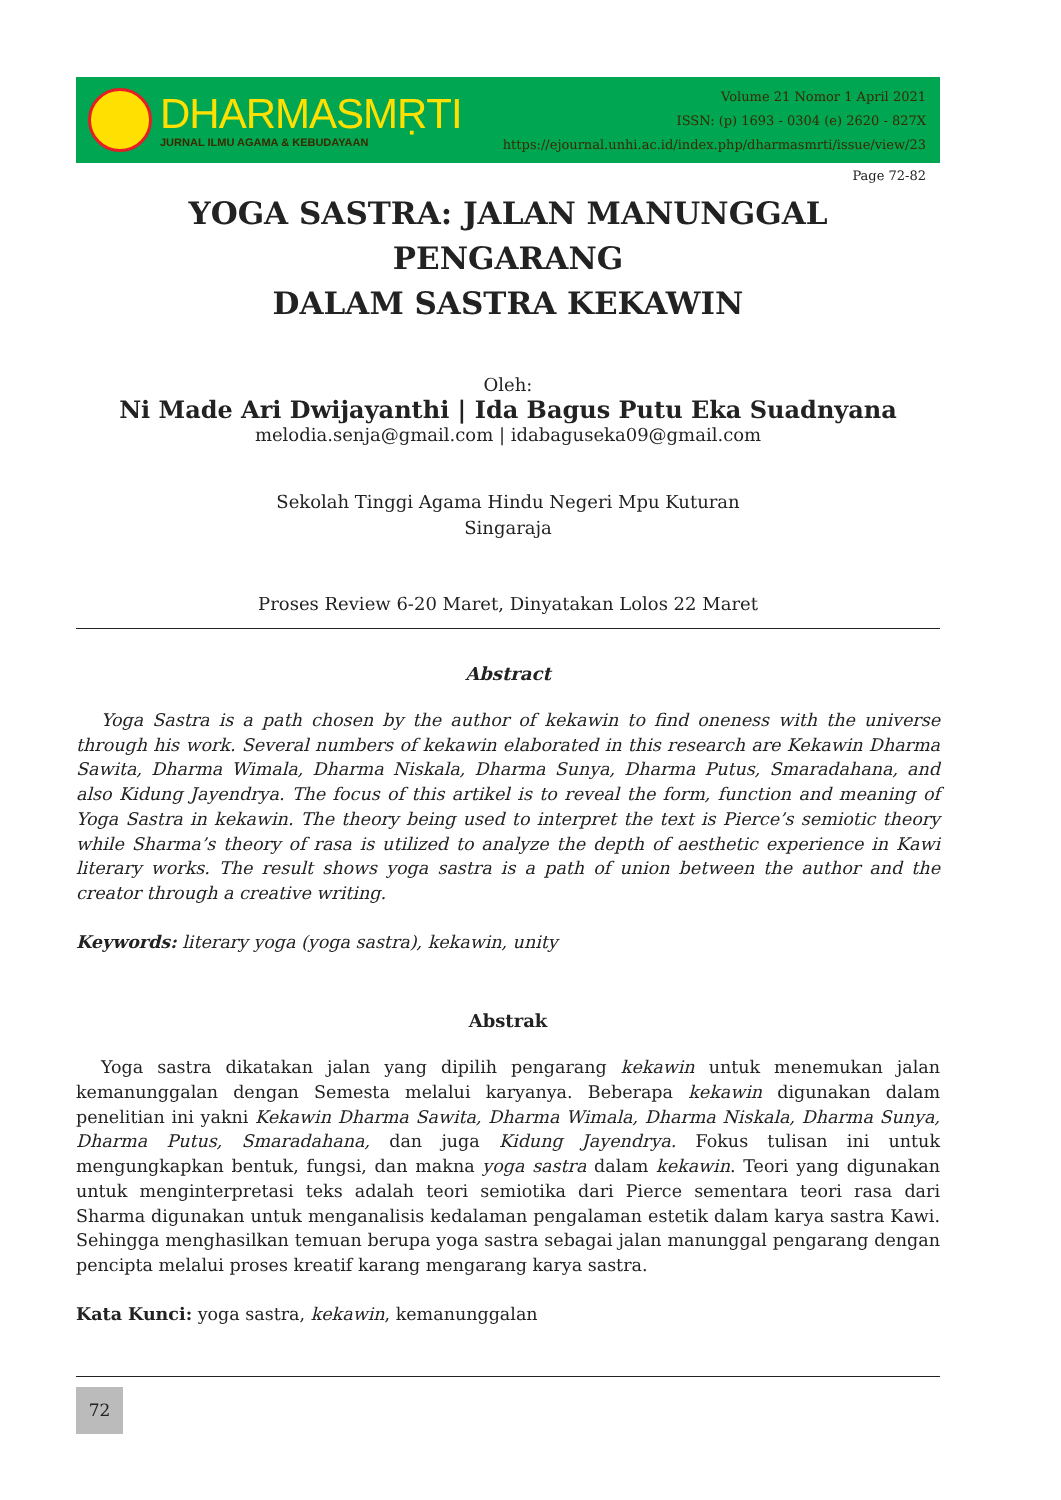DHARMASMṚTI
JURNAL ILMU AGAMA & KEBUDAYAAN
Volume 21 Nomor 1 April 2021
ISSN: (p) 1693 - 0304 (e) 2620 - 827X
https://ejournal.unhi.ac.id/index.php/dharmasmrti/issue/view/23
Page 72-82
YOGA SASTRA: JALAN MANUNGGAL PENGARANG
DALAM SASTRA KEKAWIN
Oleh:
Ni Made Ari Dwijayanthi | Ida Bagus Putu Eka Suadnyana
melodia.senja@gmail.com | idabaguseka09@gmail.com
Sekolah Tinggi Agama Hindu Negeri Mpu Kuturan
Singaraja
Proses Review 6-20 Maret, Dinyatakan Lolos 22 Maret
Abstract
Yoga Sastra is a path chosen by the author of kekawin to find oneness with the universe through his work. Several numbers of kekawin elaborated in this research are Kekawin Dharma Sawita, Dharma Wimala, Dharma Niskala, Dharma Sunya, Dharma Putus, Smaradahana, and also Kidung Jayendrya. The focus of this artikel is to reveal the form, function and meaning of Yoga Sastra in kekawin. The theory being used to interpret the text is Pierce’s semiotic theory while Sharma’s theory of rasa is utilized to analyze the depth of aesthetic experience in Kawi literary works. The result shows yoga sastra is a path of union between the author and the creator through a creative writing.
Keywords: literary yoga (yoga sastra), kekawin, unity
Abstrak
Yoga sastra dikatakan jalan yang dipilih pengarang kekawin untuk menemukan jalan kemanunggalan dengan Semesta melalui karyanya. Beberapa kekawin digunakan dalam penelitian ini yakni Kekawin Dharma Sawita, Dharma Wimala, Dharma Niskala, Dharma Sunya, Dharma Putus, Smaradahana, dan juga Kidung Jayendrya. Fokus tulisan ini untuk mengungkapkan bentuk, fungsi, dan makna yoga sastra dalam kekawin. Teori yang digunakan untuk menginterpretasi teks adalah teori semiotika dari Pierce sementara teori rasa dari Sharma digunakan untuk menganalisis kedalaman pengalaman estetik dalam karya sastra Kawi. Sehingga menghasilkan temuan berupa yoga sastra sebagai jalan manunggal pengarang dengan pencipta melalui proses kreatif karang mengarang karya sastra.
Kata Kunci: yoga sastra, kekawin, kemanunggalan
72